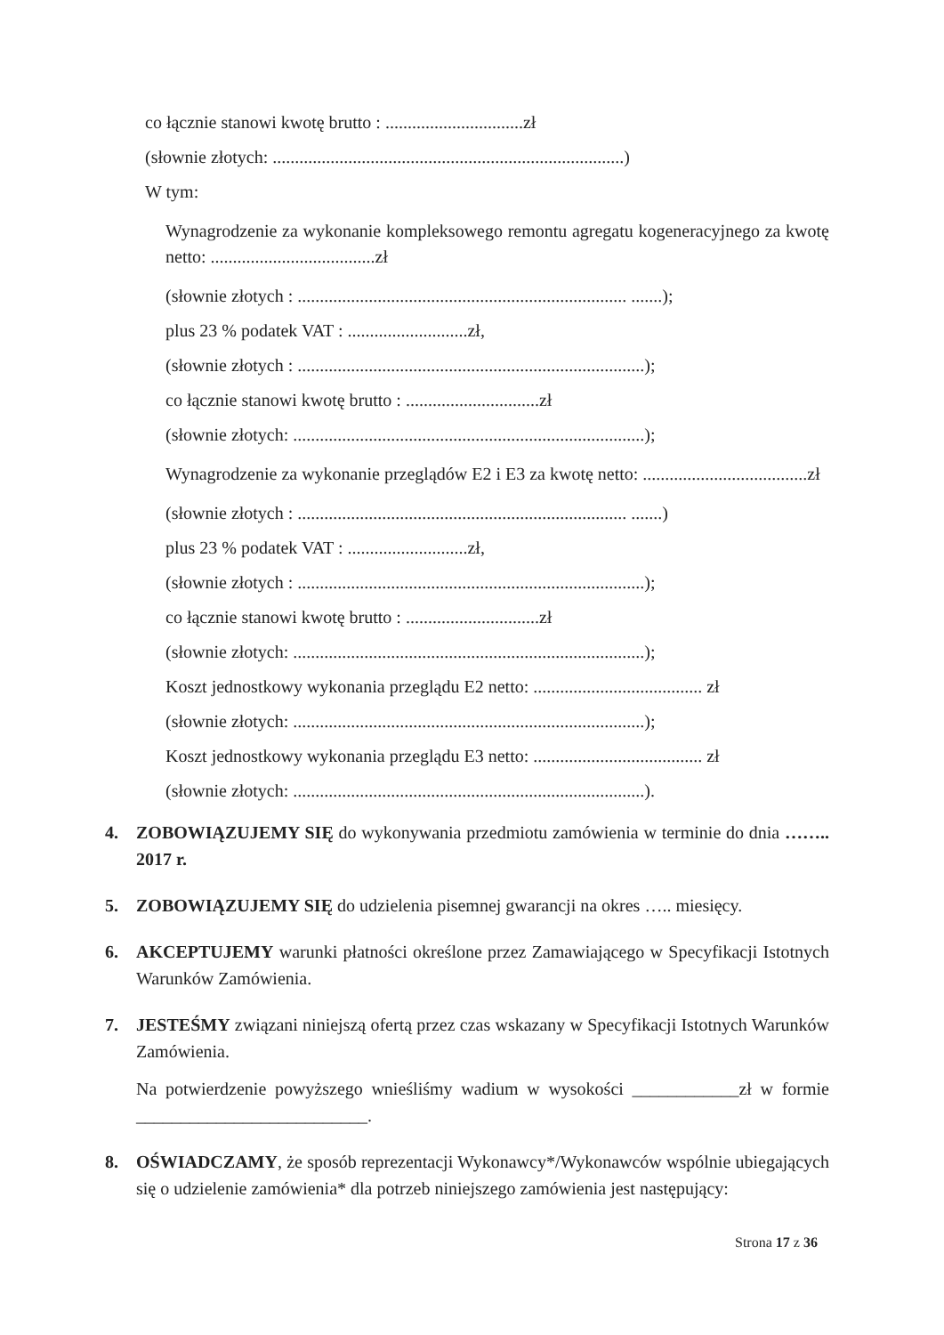co łącznie stanowi kwotę brutto : ...............................zł
(słownie złotych: ...............................................................................)
W tym:
Wynagrodzenie za wykonanie kompleksowego remontu agregatu kogeneracyjnego za kwotę netto: .....................................zł
(słownie złotych : .......................................................................... .......);
plus 23 % podatek VAT : ...........................zł,
(słownie złotych : ..............................................................................);
co łącznie stanowi kwotę brutto : ..............................zł
(słownie złotych: ...............................................................................);
Wynagrodzenie za wykonanie przeglądów E2 i E3 za kwotę netto: .....................................zł
(słownie złotych : .......................................................................... .......)
plus 23 % podatek VAT : ...........................zł,
(słownie złotych : ..............................................................................);
co łącznie stanowi kwotę brutto : ..............................zł
(słownie złotych: ...............................................................................);
Koszt jednostkowy wykonania przeglądu E2 netto: ...................................... zł
(słownie złotych: ...............................................................................);
Koszt jednostkowy wykonania przeglądu E3 netto: ...................................... zł
(słownie złotych: ...............................................................................).
4. ZOBOWIĄZUJEMY SIĘ do wykonywania przedmiotu zamówienia w terminie do dnia …….. 2017 r.
5. ZOBOWIĄZUJEMY SIĘ do udzielenia pisemnej gwarancji na okres ….. miesięcy.
6. AKCEPTUJEMY warunki płatności określone przez Zamawiającego w Specyfikacji Istotnych Warunków Zamówienia.
7. JESTEŚMY związani niniejszą ofertą przez czas wskazany w Specyfikacji Istotnych Warunków Zamówienia.
Na potwierdzenie powyższego wnieśliśmy wadium w wysokości ____________zł w formie __________________________.
8. OŚWIADCZAMY, że sposób reprezentacji Wykonawcy*/Wykonawców wspólnie ubiegających się o udzielenie zamówienia* dla potrzeb niniejszego zamówienia jest następujący:
Strona 17 z 36